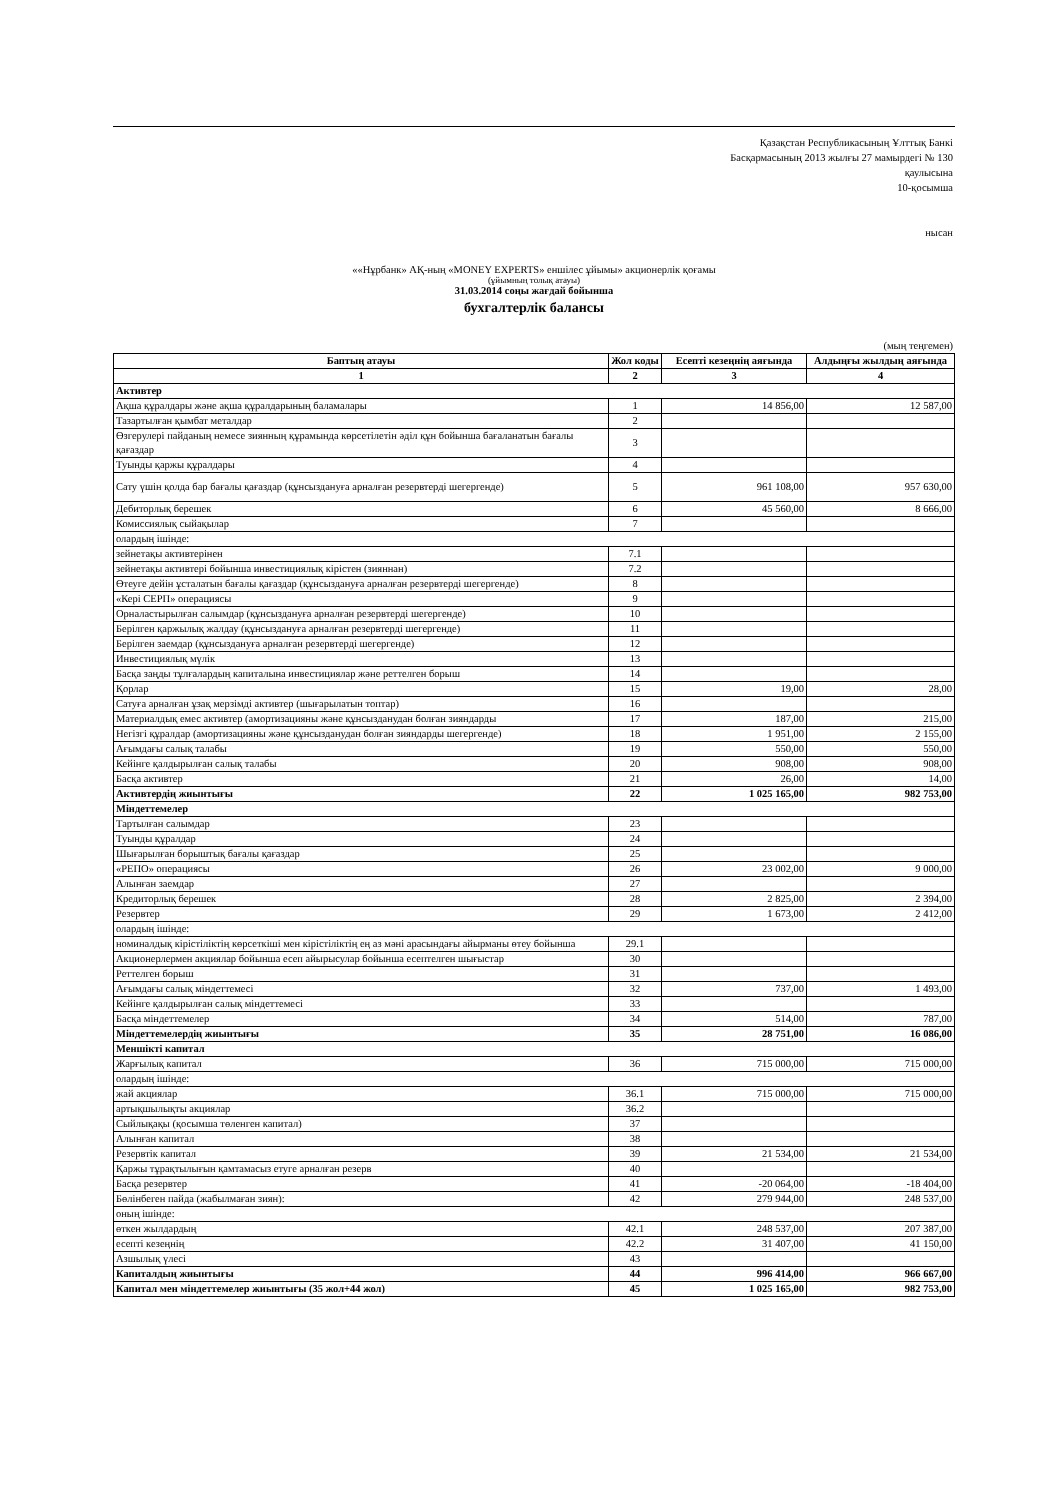Қазақстан Республикасының Ұлттық Банкі
Басқармасының 2013 жылғы 27 мамырдегі № 130
қаулысына
10-қосымша
нысан
««Нұрбанк» АҚ-ның «MONEY EXPERTS» еншілес ұйымы» акционерлік қоғамы
(ұйымның толық атауы)
31.03.2014 соңы жағдай бойынша
бухгалтерлік балансы
(мың теңгемен)
| Баптың атауы | Жол коды | Есепті кезеңнің аяғында | Алдыңғы жылдың аяғында |
| --- | --- | --- | --- |
| 1 | 2 | 3 | 4 |
| Активтер | | | |
| Ақша құралдары және ақша құралдарының баламалары | 1 | 14 856,00 | 12 587,00 |
| Тазартылған қымбат металдар | 2 | | |
| Өзгерулері пайданың немесе зиянның құрамында көрсетілетін әділ құн бойынша бағаланатын бағалы қағаздар | 3 | | |
| Туынды қаржы құралдары | 4 | | |
| Сату үшін қолда бар бағалы қағаздар (құнсыздануға арналған резервтерді шегергенде) | 5 | 961 108,00 | 957 630,00 |
| Дебиторлық берешек | 6 | 45 560,00 | 8 666,00 |
| Комиссиялық сыйақылар | 7 | | |
| олардың ішінде: | | | |
| зейнетақы активтерінен | 7.1 | | |
| зейнетақы активтері бойынша инвестициялық кірістен (зияннан) | 7.2 | | |
| Өтеуге дейін ұсталатын бағалы қағаздар (құнсыздануға арналған резервтерді шегергенде) | 8 | | |
| «Кері СЕРП» операциясы | 9 | | |
| Орналастырылған салымдар (құнсыздануға арналған резервтерді шегергенде) | 10 | | |
| Берілген қаржылық жалдау (құнсыздануға арналған резервтерді шегергенде) | 11 | | |
| Берілген заемдар (құнсыздануға арналған резервтерді шегергенде) | 12 | | |
| Инвестициялық мүлік | 13 | | |
| Басқа заңды тұлғалардың капиталына инвестициялар және реттелген борыш | 14 | | |
| Қорлар | 15 | 19,00 | 28,00 |
| Сатуға арналған ұзақ мерзімді активтер (шығарылатын топтар) | 16 | | |
| Материалдық емес активтер (амортизацияны және құнсызданудан болған зияндарды | 17 | 187,00 | 215,00 |
| Негізгі құралдар (амортизацияны және құнсызданудан болған зияндарды шегергенде) | 18 | 1 951,00 | 2 155,00 |
| Ағымдағы салық талабы | 19 | 550,00 | 550,00 |
| Кейінге қалдырылған салық талабы | 20 | 908,00 | 908,00 |
| Басқа активтер | 21 | 26,00 | 14,00 |
| Активтердің жиынтығы | 22 | 1 025 165,00 | 982 753,00 |
| Міндеттемелер | | | |
| Тартылған салымдар | 23 | | |
| Туынды құралдар | 24 | | |
| Шығарылған борыштық бағалы қағаздар | 25 | | |
| «РЕПО» операциясы | 26 | 23 002,00 | 9 000,00 |
| Алынған заемдар | 27 | | |
| Кредиторлық берешек | 28 | 2 825,00 | 2 394,00 |
| Резервтер | 29 | 1 673,00 | 2 412,00 |
| олардың ішінде: | | | |
| номиналдық кірістіліктің көрсеткіші мен кірістіліктің ең аз мәні арасындағы айырманы өтеу бойынша | 29.1 | | |
| Акционерлермен акциялар бойынша есеп айырысулар бойынша есептелген шығыстар | 30 | | |
| Реттелген борыш | 31 | | |
| Ағымдағы салық міндеттемесі | 32 | 737,00 | 1 493,00 |
| Кейінге қалдырылған салық міндеттемесі | 33 | | |
| Басқа міндеттемелер | 34 | 514,00 | 787,00 |
| Міндеттемелердің жиынтығы | 35 | 28 751,00 | 16 086,00 |
| Меншікті капитал | | | |
| Жарғылық капитал | 36 | 715 000,00 | 715 000,00 |
| олардың ішінде: | | | |
| жай акциялар | 36.1 | 715 000,00 | 715 000,00 |
| артықшылықты акциялар | 36.2 | | |
| Сыйлықақы (қосымша төленген капитал) | 37 | | |
| Алынған капитал | 38 | | |
| Резервтік капитал | 39 | 21 534,00 | 21 534,00 |
| Қаржы тұрақтылығын қамтамасыз етуге арналған резерв | 40 | | |
| Басқа резервтер | 41 | -20 064,00 | -18 404,00 |
| Бөлінбеген пайда (жабылмаған зиян): | 42 | 279 944,00 | 248 537,00 |
| оның ішінде: | | | |
| өткен жылдардың | 42.1 | 248 537,00 | 207 387,00 |
| есепті кезеңнің | 42.2 | 31 407,00 | 41 150,00 |
| Азшылық үлесі | 43 | | |
| Капиталдың жиынтығы | 44 | 996 414,00 | 966 667,00 |
| Капитал мен міндеттемелер жиынтығы (35 жол+44 жол) | 45 | 1 025 165,00 | 982 753,00 |